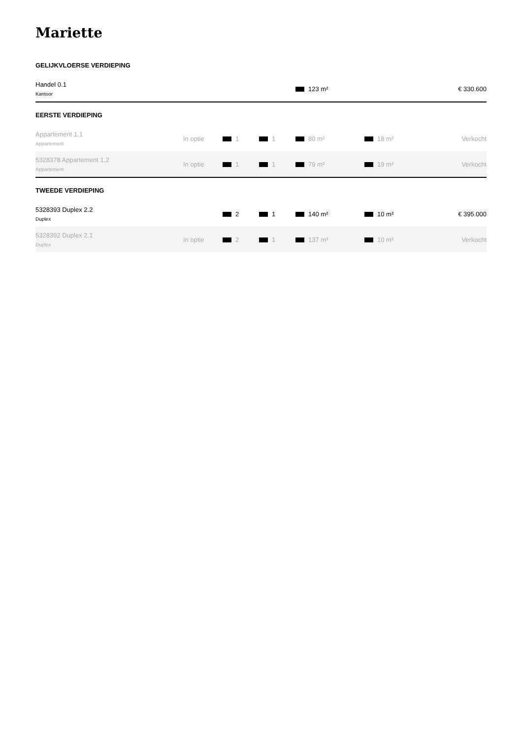Mariette
GELIJKVLOERSE VERDIEPING
| Handel 0.1 Kantoor | | | | 123 m² | | € 330.600 |
EERSTE VERDIEPING
| Appartement 1.1 Appartement | In optie | 1 | 1 | 80 m² | 18 m² | Verkocht |
| 5328378 Appartement 1.2 Appartement | In optie | 1 | 1 | 79 m² | 19 m² | Verkocht |
TWEEDE VERDIEPING
| 5328393 Duplex 2.2 Duplex | | 2 | 1 | 140 m² | 10 m² | € 395.000 |
| 5328392 Duplex 2.1 Duplex | In optie | 2 | 1 | 137 m² | 10 m² | Verkocht |